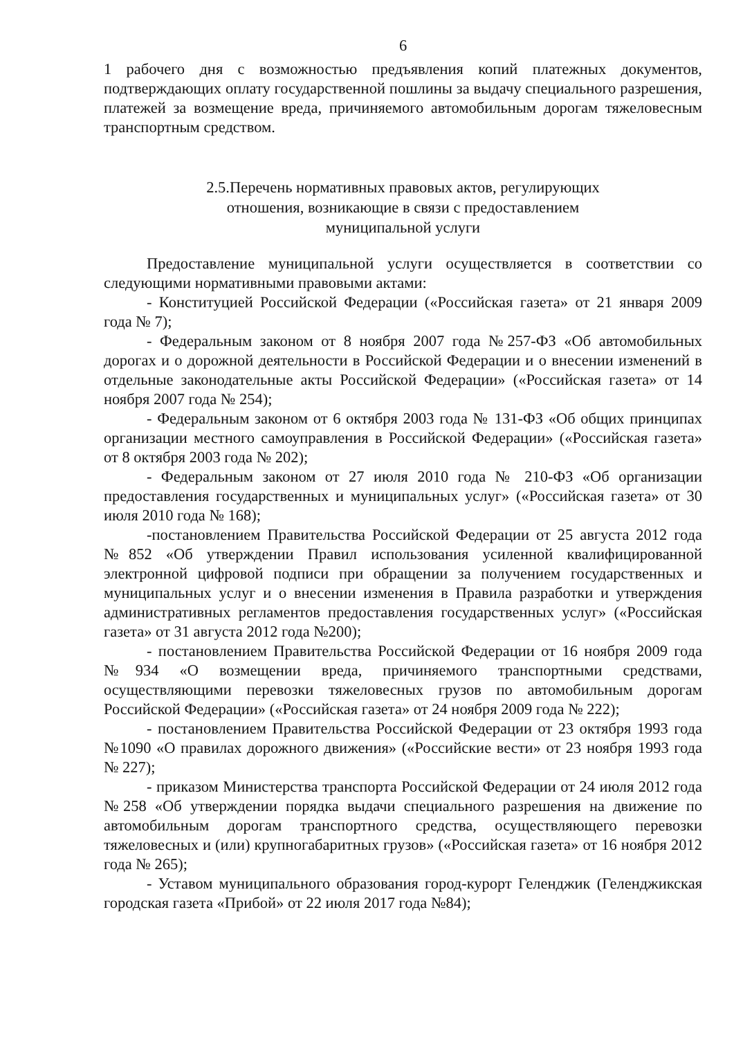6
1 рабочего дня с возможностью предъявления копий платежных документов, подтверждающих оплату государственной пошлины за выдачу специального разрешения, платежей за возмещение вреда, причиняемого автомобильным дорогам тяжеловесным транспортным средством.
2.5.Перечень нормативных правовых актов, регулирующих
отношения, возникающие в связи с предоставлением
муниципальной услуги
Предоставление муниципальной услуги осуществляется в соответствии со следующими нормативными правовыми актами:
- Конституцией Российской Федерации («Российская газета» от 21 января 2009 года № 7);
- Федеральным законом от 8 ноября 2007 года №257-ФЗ «Об автомобильных дорогах и о дорожной деятельности в Российской Федерации и о внесении изменений в отдельные законодательные акты Российской Федерации» («Российская газета» от 14 ноября 2007 года № 254);
- Федеральным законом от 6 октября 2003 года № 131-ФЗ «Об общих принципах организации местного самоуправления в Российской Федерации» («Российская газета» от 8 октября 2003 года № 202);
- Федеральным законом от 27 июля 2010 года № 210-ФЗ «Об организации предоставления государственных и муниципальных услуг» («Российская газета» от 30 июля 2010 года № 168);
-постановлением Правительства Российской Федерации от 25 августа 2012 года №852 «Об утверждении Правил использования усиленной квалифицированной электронной цифровой подписи при обращении за получением государственных и муниципальных услуг и о внесении изменения в Правила разработки и утверждения административных регламентов предоставления государственных услуг» («Российская газета» от 31 августа 2012 года №200);
- постановлением Правительства Российской Федерации от 16 ноября 2009 года №934 «О возмещении вреда, причиняемого транспортными средствами, осуществляющими перевозки тяжеловесных грузов по автомобильным дорогам Российской Федерации» («Российская газета» от 24 ноября 2009 года № 222);
- постановлением Правительства Российской Федерации от 23 октября 1993 года №1090 «О правилах дорожного движения» («Российские вести» от 23 ноября 1993 года № 227);
- приказом Министерства транспорта Российской Федерации от 24 июля 2012 года №258 «Об утверждении порядка выдачи специального разрешения на движение по автомобильным дорогам транспортного средства, осуществляющего перевозки тяжеловесных и (или) крупногабаритных грузов» («Российская газета» от 16 ноября 2012 года № 265);
- Уставом муниципального образования город-курорт Геленджик (Геленджикская городская газета «Прибой» от 22 июля 2017 года №84);